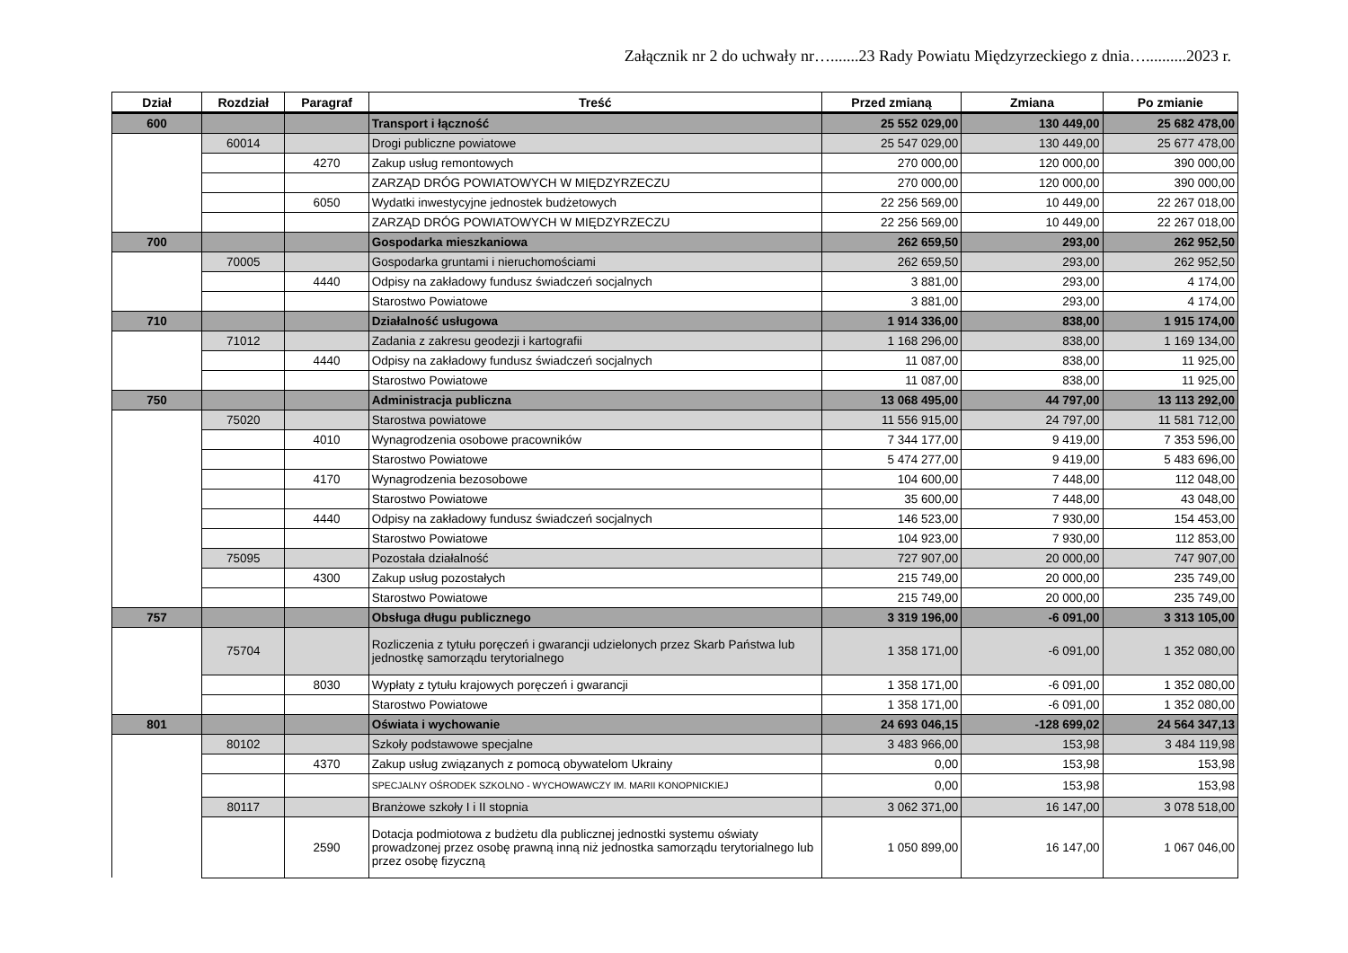Załącznik nr 2 do uchwały nr….......23 Rady Powiatu Międzyrzeckiego z dnia…..........2023 r.
| Dział | Rozdział | Paragraf | Treść | Przed zmianą | Zmiana | Po zmianie |
| --- | --- | --- | --- | --- | --- | --- |
| 600 | | | Transport i łączność | 25 552 029,00 | 130 449,00 | 25 682 478,00 |
| | 60014 | | Drogi publiczne powiatowe | 25 547 029,00 | 130 449,00 | 25 677 478,00 |
| | | 4270 | Zakup usług remontowych | 270 000,00 | 120 000,00 | 390 000,00 |
| | | | ZARZĄD DRÓG POWIATOWYCH W MIĘDZYRZECZU | 270 000,00 | 120 000,00 | 390 000,00 |
| | | 6050 | Wydatki inwestycyjne jednostek budżetowych | 22 256 569,00 | 10 449,00 | 22 267 018,00 |
| | | | ZARZĄD DRÓG POWIATOWYCH W MIĘDZYRZECZU | 22 256 569,00 | 10 449,00 | 22 267 018,00 |
| 700 | | | Gospodarka mieszkaniowa | 262 659,50 | 293,00 | 262 952,50 |
| | 70005 | | Gospodarka gruntami i nieruchomościami | 262 659,50 | 293,00 | 262 952,50 |
| | | 4440 | Odpisy na zakładowy fundusz świadczeń socjalnych | 3 881,00 | 293,00 | 4 174,00 |
| | | | Starostwo Powiatowe | 3 881,00 | 293,00 | 4 174,00 |
| 710 | | | Działalność usługowa | 1 914 336,00 | 838,00 | 1 915 174,00 |
| | 71012 | | Zadania z zakresu geodezji i kartografii | 1 168 296,00 | 838,00 | 1 169 134,00 |
| | | 4440 | Odpisy na zakładowy fundusz świadczeń socjalnych | 11 087,00 | 838,00 | 11 925,00 |
| | | | Starostwo Powiatowe | 11 087,00 | 838,00 | 11 925,00 |
| 750 | | | Administracja publiczna | 13 068 495,00 | 44 797,00 | 13 113 292,00 |
| | 75020 | | Starostwa powiatowe | 11 556 915,00 | 24 797,00 | 11 581 712,00 |
| | | 4010 | Wynagrodzenia osobowe pracowników | 7 344 177,00 | 9 419,00 | 7 353 596,00 |
| | | | Starostwo Powiatowe | 5 474 277,00 | 9 419,00 | 5 483 696,00 |
| | | 4170 | Wynagrodzenia bezosobowe | 104 600,00 | 7 448,00 | 112 048,00 |
| | | | Starostwo Powiatowe | 35 600,00 | 7 448,00 | 43 048,00 |
| | | 4440 | Odpisy na zakładowy fundusz świadczeń socjalnych | 146 523,00 | 7 930,00 | 154 453,00 |
| | | | Starostwo Powiatowe | 104 923,00 | 7 930,00 | 112 853,00 |
| | 75095 | | Pozostała działalność | 727 907,00 | 20 000,00 | 747 907,00 |
| | | 4300 | Zakup usług pozostałych | 215 749,00 | 20 000,00 | 235 749,00 |
| | | | Starostwo Powiatowe | 215 749,00 | 20 000,00 | 235 749,00 |
| 757 | | | Obsługa długu publicznego | 3 319 196,00 | -6 091,00 | 3 313 105,00 |
| | 75704 | | Rozliczenia z tytułu poręczeń i gwarancji udzielonych przez Skarb Państwa lub jednostkę samorządu terytorialnego | 1 358 171,00 | -6 091,00 | 1 352 080,00 |
| | | 8030 | Wypłaty z tytułu krajowych poręczeń i gwarancji | 1 358 171,00 | -6 091,00 | 1 352 080,00 |
| | | | Starostwo Powiatowe | 1 358 171,00 | -6 091,00 | 1 352 080,00 |
| 801 | | | Oświata i wychowanie | 24 693 046,15 | -128 699,02 | 24 564 347,13 |
| | 80102 | | Szkoły podstawowe specjalne | 3 483 966,00 | 153,98 | 3 484 119,98 |
| | | 4370 | Zakup usług związanych z pomocą obywatelom Ukrainy | 0,00 | 153,98 | 153,98 |
| | | | SPECJALNY OŚRODEK SZKOLNO - WYCHOWAWCZY IM. MARII KONOPNICKIEJ | 0,00 | 153,98 | 153,98 |
| | 80117 | | Branżowe szkoły I i II stopnia | 3 062 371,00 | 16 147,00 | 3 078 518,00 |
| | | 2590 | Dotacja podmiotowa z budżetu dla publicznej jednostki systemu oświaty prowadzonej przez osobę prawną inną niż jednostka samorządu terytorialnego lub przez osobę fizyczną | 1 050 899,00 | 16 147,00 | 1 067 046,00 |